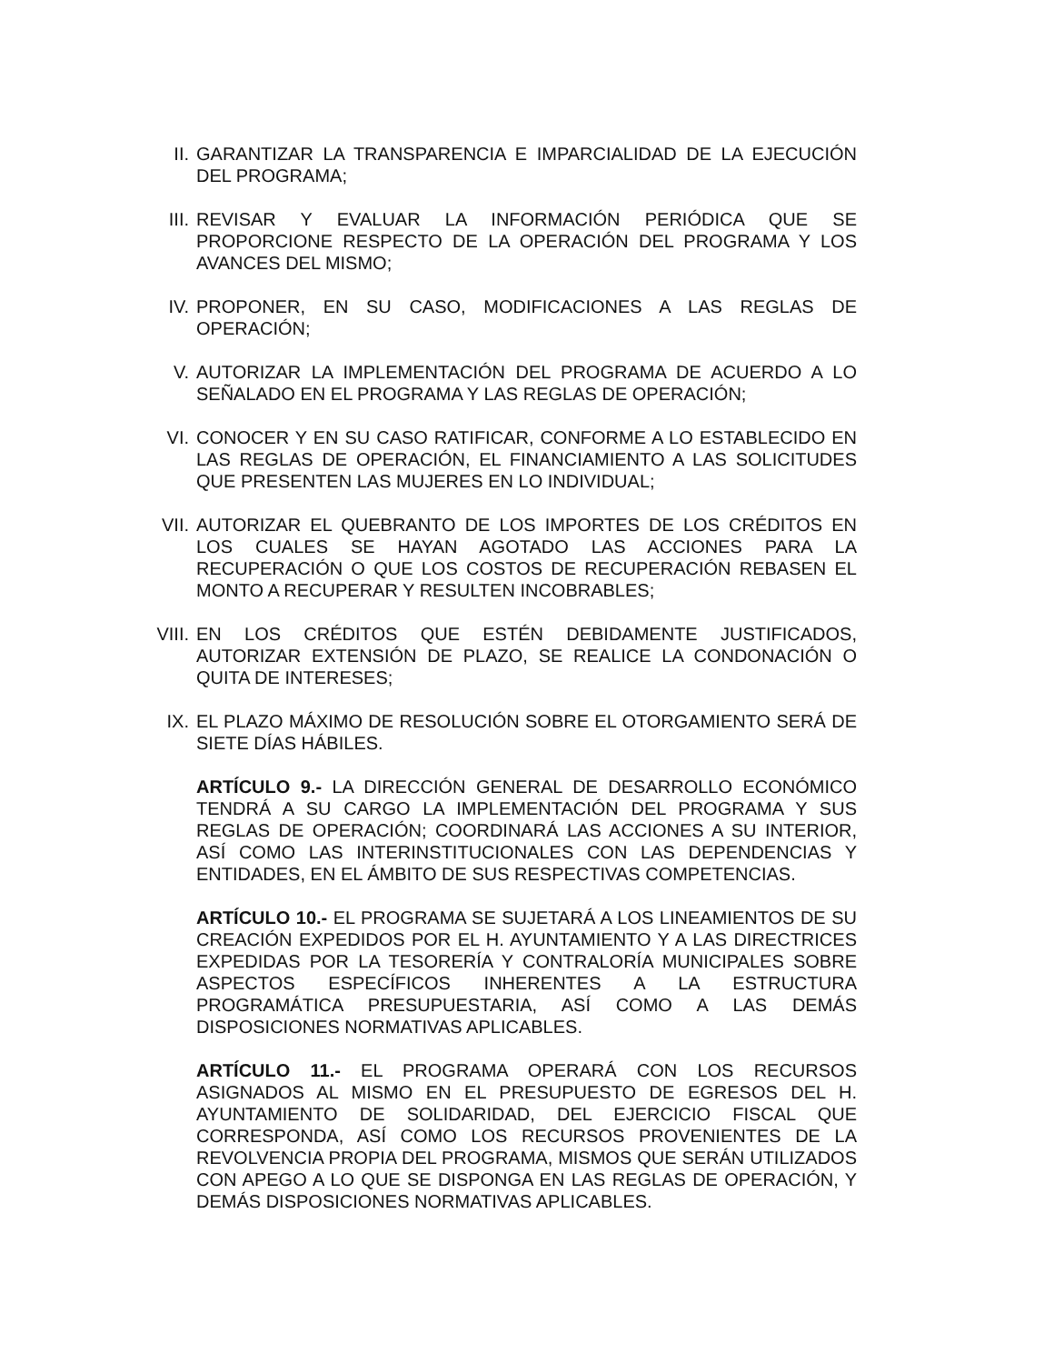II. GARANTIZAR LA TRANSPARENCIA E IMPARCIALIDAD DE LA EJECUCIÓN DEL PROGRAMA;
III. REVISAR Y EVALUAR LA INFORMACIÓN PERIÓDICA QUE SE PROPORCIONE RESPECTO DE LA OPERACIÓN DEL PROGRAMA Y LOS AVANCES DEL MISMO;
IV. PROPONER, EN SU CASO, MODIFICACIONES A LAS REGLAS DE OPERACIÓN;
V. AUTORIZAR LA IMPLEMENTACIÓN DEL PROGRAMA DE ACUERDO A LO SEÑALADO EN EL PROGRAMA Y LAS REGLAS DE OPERACIÓN;
VI. CONOCER Y EN SU CASO RATIFICAR, CONFORME A LO ESTABLECIDO EN LAS REGLAS DE OPERACIÓN, EL FINANCIAMIENTO A LAS SOLICITUDES QUE PRESENTEN LAS MUJERES EN LO INDIVIDUAL;
VII. AUTORIZAR EL QUEBRANTO DE LOS IMPORTES DE LOS CRÉDITOS EN LOS CUALES SE HAYAN AGOTADO LAS ACCIONES PARA LA RECUPERACIÓN O QUE LOS COSTOS DE RECUPERACIÓN REBASEN EL MONTO A RECUPERAR Y RESULTEN INCOBRABLES;
VIII.
EN LOS CRÉDITOS QUE ESTÉN DEBIDAMENTE JUSTIFICADOS, AUTORIZAR EXTENSIÓN DE PLAZO, SE REALICE LA CONDONACIÓN O QUITA DE INTERESES;
IX. EL PLAZO MÁXIMO DE RESOLUCIÓN SOBRE EL OTORGAMIENTO SERÁ DE SIETE DÍAS HÁBILES.
ARTÍCULO 9.- LA DIRECCIÓN GENERAL DE DESARROLLO ECONÓMICO TENDRÁ A SU CARGO LA IMPLEMENTACIÓN DEL PROGRAMA Y SUS REGLAS DE OPERACIÓN; COORDINARÁ LAS ACCIONES A SU INTERIOR, ASÍ COMO LAS INTERINSTITUCIONALES CON LAS DEPENDENCIAS Y ENTIDADES, EN EL ÁMBITO DE SUS RESPECTIVAS COMPETENCIAS.
ARTÍCULO 10.- EL PROGRAMA SE SUJETARÁ A LOS LINEAMIENTOS DE SU CREACIÓN EXPEDIDOS POR EL H. AYUNTAMIENTO Y A LAS DIRECTRICES EXPEDIDAS POR LA TESORERÍA Y CONTRALORÍA MUNICIPALES SOBRE ASPECTOS ESPECÍFICOS INHERENTES A LA ESTRUCTURA PROGRAMÁTICA PRESUPUESTARIA, ASÍ COMO A LAS DEMÁS DISPOSICIONES NORMATIVAS APLICABLES.
ARTÍCULO 11.- EL PROGRAMA OPERARÁ CON LOS RECURSOS ASIGNADOS AL MISMO EN EL PRESUPUESTO DE EGRESOS DEL H. AYUNTAMIENTO DE SOLIDARIDAD, DEL EJERCICIO FISCAL QUE CORRESPONDA, ASÍ COMO LOS RECURSOS PROVENIENTES DE LA REVOLVENCIA PROPIA DEL PROGRAMA, MISMOS QUE SERÁN UTILIZADOS CON APEGO A LO QUE SE DISPONGA EN LAS REGLAS DE OPERACIÓN, Y DEMÁS DISPOSICIONES NORMATIVAS APLICABLES.